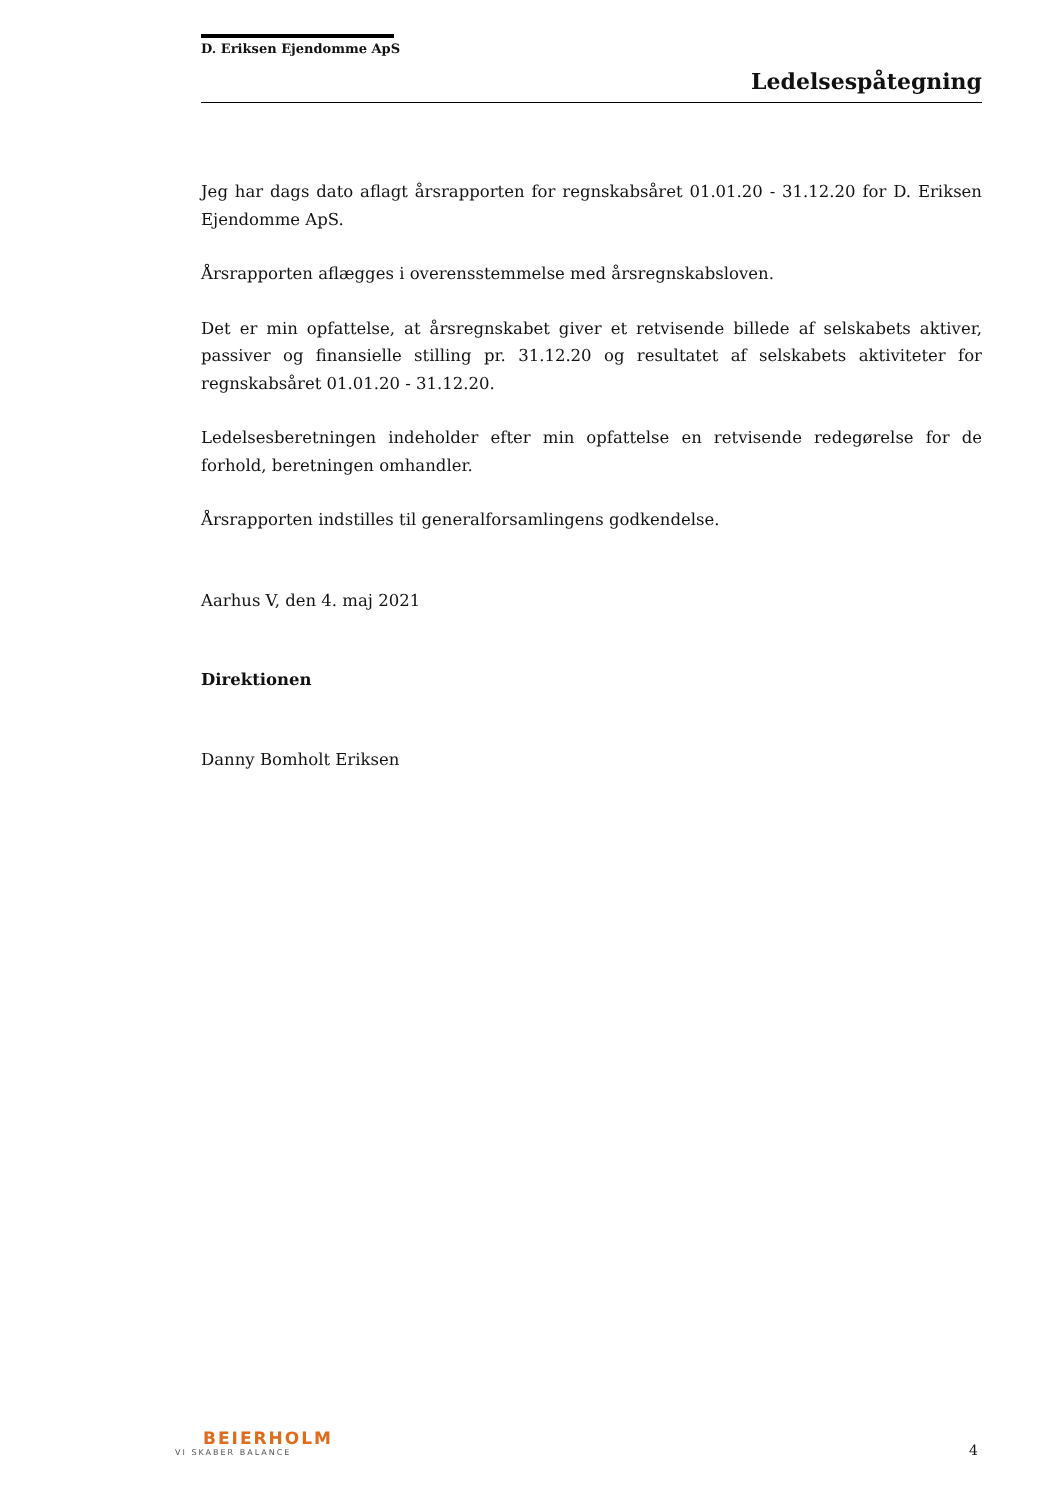D. Eriksen Ejendomme ApS
Ledelsespåtegning
Jeg har dags dato aflagt årsrapporten for regnskabsåret 01.01.20 - 31.12.20 for D. Eriksen Ejendomme ApS.
Årsrapporten aflægges i overensstemmelse med årsregnskabsloven.
Det er min opfattelse, at årsregnskabet giver et retvisende billede af selskabets aktiver, passiver og finansielle stilling pr. 31.12.20 og resultatet af selskabets aktiviteter for regnskabsåret 01.01.20 - 31.12.20.
Ledelsesberetningen indeholder efter min opfattelse en retvisende redegørelse for de forhold, beretningen omhandler.
Årsrapporten indstilles til generalforsamlingens godkendelse.
Aarhus V, den 4. maj 2021
Direktionen
Danny Bomholt Eriksen
BEIERHOLM
VI SKABER BALANCE
4